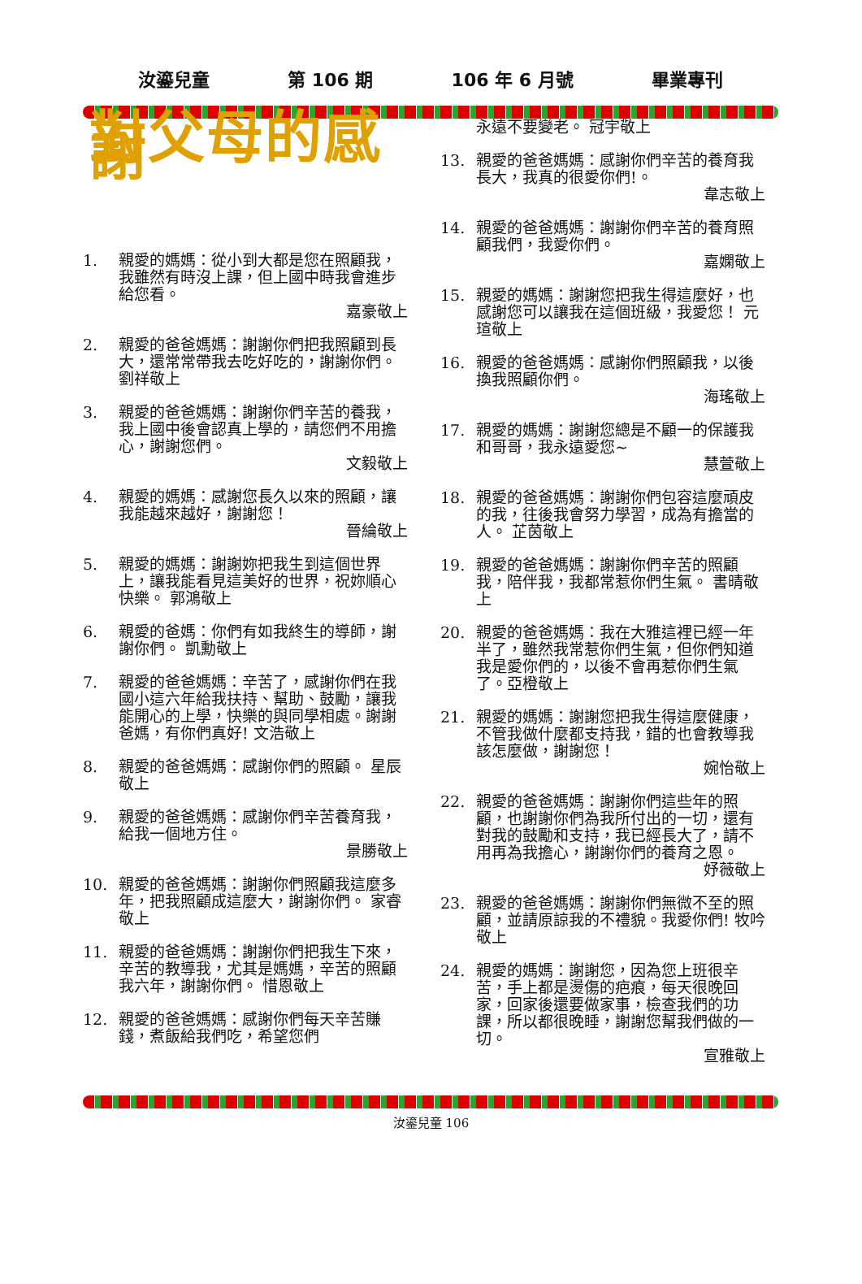汝鎏兒童 第 106 期 106 年 6 月號 畢業專刊
對父母的感謝
1. 親愛的媽媽：從小到大都是您在照顧我，我雖然有時沒上課，但上國中時我會進步給您看。
嘉豪敬上
2. 親愛的爸爸媽媽：謝謝你們把我照顧到長大，還常常帶我去吃好吃的，謝謝你們。 劉祥敬上
3. 親愛的爸爸媽媽：謝謝你們辛苦的養我，我上國中後會認真上學的，請您們不用擔心，謝謝您們。
文毅敬上
4. 親愛的媽媽：感謝您長久以來的照顧，讓我能越來越好，謝謝您！
晉綸敬上
5. 親愛的媽媽：謝謝妳把我生到這個世界上，讓我能看見這美好的世界，祝妳順心快樂。 郭鴻敬上
6. 親愛的爸媽：你們有如我終生的導師，謝謝你們。 凱勳敬上
7. 親愛的爸爸媽媽：辛苦了，感謝你們在我國小這六年給我扶持、幫助、鼓勵，讓我能開心的上學，快樂的與同學相處。謝謝爸媽，有你們真好! 文浩敬上
8. 親愛的爸爸媽媽：感謝你們的照顧。 星辰敬上
9. 親愛的爸爸媽媽：感謝你們辛苦養育我，給我一個地方住。
景勝敬上
10. 親愛的爸爸媽媽：謝謝你們照顧我這麼多年，把我照顧成這麼大，謝謝你們。 家睿敬上
11. 親愛的爸爸媽媽：謝謝你們把我生下來，辛苦的教導我，尤其是媽媽，辛苦的照顧我六年，謝謝你們。 惜恩敬上
12. 親愛的爸爸媽媽：感謝你們每天辛苦賺錢，煮飯給我們吃，希望您們
永遠不要變老。 冠宇敬上
13. 親愛的爸爸媽媽：感謝你們辛苦的養育我長大，我真的很愛你們!。
韋志敬上
14. 親愛的爸爸媽媽：謝謝你們辛苦的養育照顧我們，我愛你們。
嘉嫻敬上
15. 親愛的媽媽：謝謝您把我生得這麼好，也感謝您可以讓我在這個班級，我愛您！ 元瑄敬上
16. 親愛的爸爸媽媽：感謝你們照顧我，以後換我照顧你們。
海瑤敬上
17. 親愛的媽媽：謝謝您總是不顧一的保護我和哥哥，我永遠愛您~
慧萱敬上
18. 親愛的爸爸媽媽：謝謝你們包容這麼頑皮的我，往後我會努力學習，成為有擔當的人。 芷茵敬上
19. 親愛的爸爸媽媽：謝謝你們辛苦的照顧我，陪伴我，我都常惹你們生氣。 書晴敬上
20. 親愛的爸爸媽媽：我在大雅這裡已經一年半了，雖然我常惹你們生氣，但你們知道我是愛你們的，以後不會再惹你們生氣了。亞橙敬上
21. 親愛的媽媽：謝謝您把我生得這麼健康，不管我做什麼都支持我，錯的也會教導我該怎麼做，謝謝您！
婉怡敬上
22. 親愛的爸爸媽媽：謝謝你們這些年的照顧，也謝謝你們為我所付出的一切，還有對我的鼓勵和支持，我已經長大了，請不用再為我擔心，謝謝你們的養育之恩。
妤薇敬上
23. 親愛的爸爸媽媽：謝謝你們無微不至的照顧，並請原諒我的不禮貌。我愛你們! 牧吟敬上
24. 親愛的媽媽：謝謝您，因為您上班很辛苦，手上都是燙傷的疤痕，每天很晚回家，回家後還要做家事，檢查我們的功課，所以都很晚睡，謝謝您幫我們做的一切。
宣雅敬上
汝鎏兒童 106